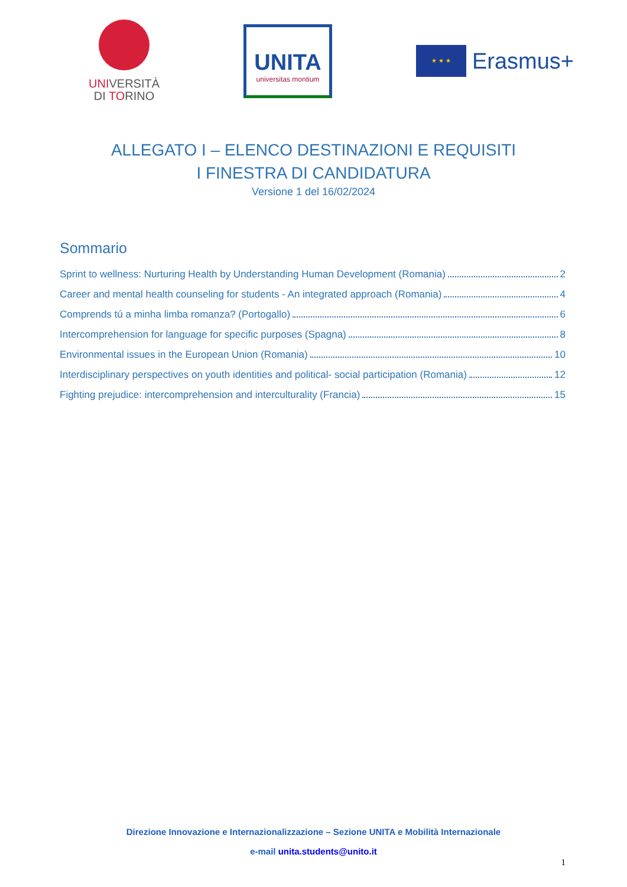UNIVERSITÀ
DI TORINO
UNITA
universitas montium
★ ★ ★
Erasmus+
ALLEGATO I – ELENCO DESTINAZIONI E REQUISITI
I FINESTRA DI CANDIDATURA
Versione 1 del 16/02/2024
Sommario
Sprint to wellness: Nurturing Health by Understanding Human Development (Romania) 2
Career and mental health counseling for students - An integrated approach (Romania) 4
Comprends tú a minha limba romanza? (Portogallo) 6
Intercomprehension for language for specific purposes (Spagna) 8
Environmental issues in the European Union (Romania) 10
Interdisciplinary perspectives on youth identities and political- social participation (Romania) 12
Fighting prejudice: intercomprehension and interculturality (Francia) 15
Direzione Innovazione e Internazionalizzazione – Sezione UNITA e Mobilità Internazionale
e-mail unita.students@unito.it
1